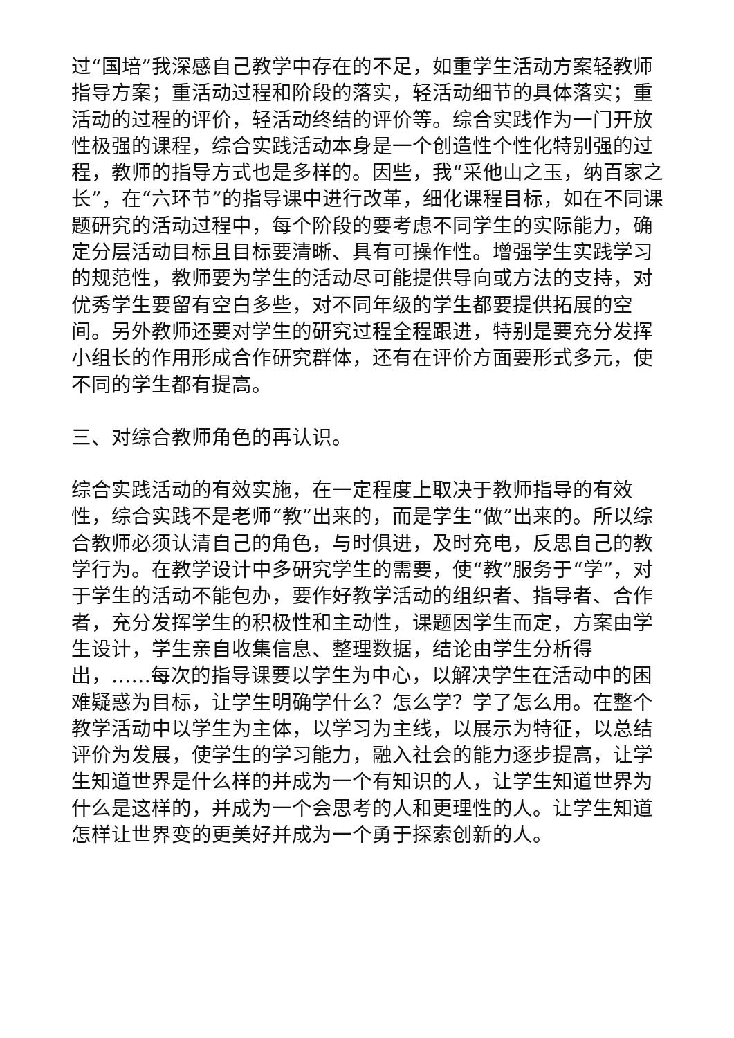过“国培”我深感自己教学中存在的不足，如重学生活动方案轻教师指导方案；重活动过程和阶段的落实，轻活动细节的具体落实；重活动的过程的评价，轻活动终结的评价等。综合实践作为一门开放性极强的课程，综合实践活动本身是一个创造性个性化特别强的过程，教师的指导方式也是多样的。因些，我“采他山之玉，纳百家之长”，在“六环节”的指导课中进行改革，细化课程目标，如在不同课题研究的活动过程中，每个阶段的要考虑不同学生的实际能力，确定分层活动目标且目标要清晰、具有可操作性。增强学生实践学习的规范性，教师要为学生的活动尽可能提供导向或方法的支持，对优秀学生要留有空白多些，对不同年级的学生都要提供拓展的空间。另外教师还要对学生的研究过程全程跟进，特别是要充分发挥小组长的作用形成合作研究群体，还有在评价方面要形式多元，使不同的学生都有提高。
三、对综合教师角色的再认识。
综合实践活动的有效实施，在一定程度上取决于教师指导的有效性，综合实践不是老师“教”出来的，而是学生“做”出来的。所以综合教师必须认清自己的角色，与时俱进，及时充电，反思自己的教学行为。在教学设计中多研究学生的需要，使“教”服务于“学”，对于学生的活动不能包办，要作好教学活动的组织者、指导者、合作者，充分发挥学生的积极性和主动性，课题因学生而定，方案由学生设计，学生亲自收集信息、整理数据，结论由学生分析得出，……每次的指导课要以学生为中心，以解决学生在活动中的困难疑惑为目标，让学生明确学什么？怎么学？学了怎么用。在整个教学活动中以学生为主体，以学习为主线，以展示为特征，以总结评价为发展，使学生的学习能力，融入社会的能力逐步提高，让学生知道世界是什么样的并成为一个有知识的人，让学生知道世界为什么是这样的，并成为一个会思考的人和更理性的人。让学生知道怎样让世界变的更美好并成为一个勇于探索创新的人。